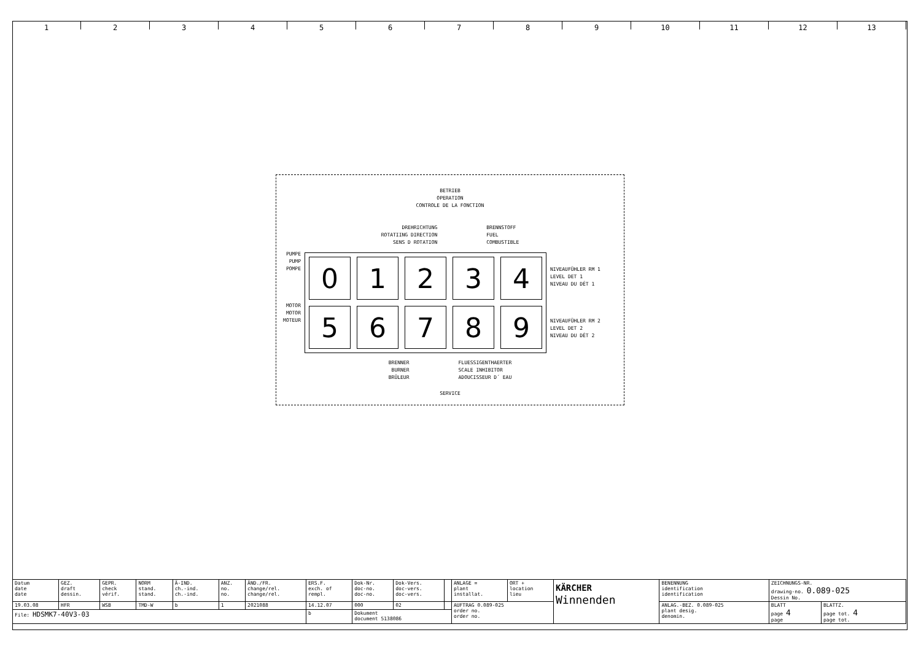1 2 3 4 5 6 7 8 9 10 11 12 13
BETRIEB
OPERATION
CONTROLE DE LA FONCTION
DREHRICHTUNG
ROTATIING DIRECTION
SENS D ROTATION
BRENNSTOFF
FUEL
COMBUSTIBLE
PUMPE
PUMP
POMPE
MOTOR
MOTOR
MOTEUR
0
1
2
3
4
5
6
7
8
9
NIVEAUFÜHLER RM 1
LEVEL DET 1
NIVEAU DU DÉT 1
NIVEAUFÜHLER RM 2
LEVEL DET 2
NIVEAU DU DÉT 2
BRENNER
BURNER
BRÛLEUR
FLUESSIGENTHAERTER
SCALE INHIBITOR
ADOUCISSEUR D´ EAU
SERVICE
| Datum date date | GEZ. draft dessin. | GEPR. check vérif. | NORM stand. stand. | Ä-IND. ch.-ind. ch.-ind. | ANZ. no. no. | ÄND./FR. change/rel. change/rel. | ERS.F. exch. of rempl. | Dok-Nr. doc-no. doc-no. | Dok-Vers. doc-vers. doc-vers. | | ANLAGE = plant installat. | ORT + location lieu | KÄRCHER Winnenden | BENENNUNG identification identification | ZEICHNUNGS-NR. drawing-no. 0.089-025 Dessin No. | |
| 19.03.08 | HFR | WSB | TMD-W | b | 1 | 2021088 | 14.12.07 | 000 | 02 | | AUFTRAG 0.089-025 order no. order no. | | | ANLAG.-BEZ. 0.089-025 plant desig. denomin. | BLATT page 4 page | BLATTZ. page tot. 4 page tot. |
| File: HDSMK7-40V3-03 | | | | | | | b | Dokument document 5138086 | | | | | | | | |